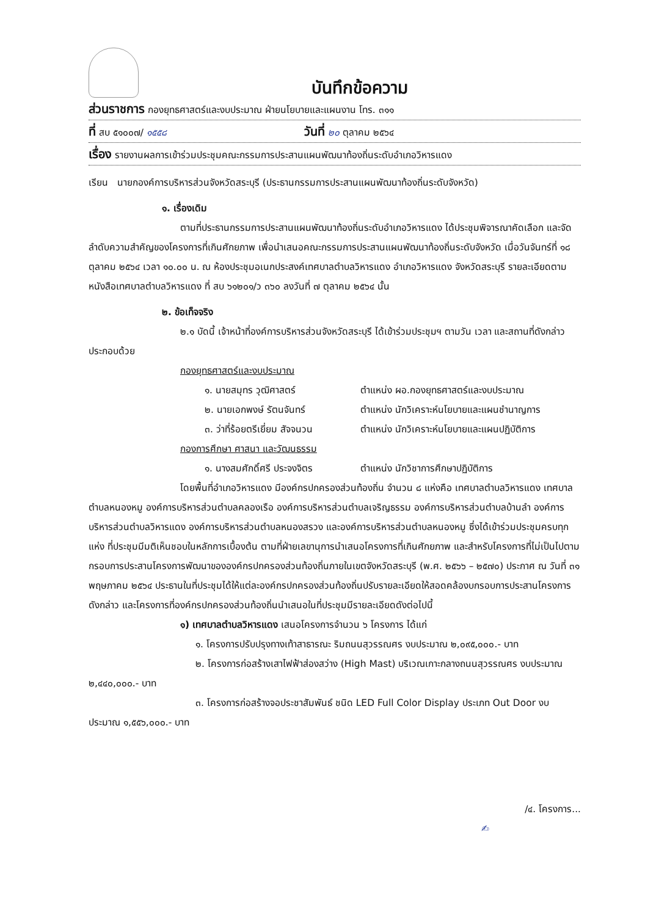บันทึกข้อความ
ส่วนราชการ กองยุทธศาสตร์และงบประมาณ ฝ่ายนโยบายและแผนงาน โทร. ๓๑๑
ที่ สบ ๕๑๐๐๗/ ๑๕๕๘ วันที่ ๒๐ ตุลาคม ๒๕๖๔
เรื่อง รายงานผลการเข้าร่วมประชุมคณะกรรมการประสานแผนพัฒนาท้องถิ่นระดับอำเภอวิหารแดง
เรียน นายกองค์การบริหารส่วนจังหวัดสระบุรี (ประธานกรรมการประสานแผนพัฒนาท้องถิ่นระดับจังหวัด)
๑. เรื่องเดิม
ตามที่ประธานกรรมการประสานแผนพัฒนาท้องถิ่นระดับอำเภอวิหารแดง ได้ประชุมพิจารณาคัดเลือก และจัดลำดับความสำคัญของโครงการที่เกินศักยภาพ เพื่อนำเสนอคณะกรรมการประสานแผนพัฒนาท้องถิ่นระดับจังหวัด เมื่อวันจันทร์ที่ ๑๘ ตุลาคม ๒๕๖๔ เวลา ๑๐.๐๐ น. ณ ห้องประชุมอเนกประสงค์เทศบาลตำบลวิหารแดง อำเภอวิหารแดง จังหวัดสระบุรี รายละเอียดตามหนังสือเทศบาลตำบลวิหารแดง ที่ สบ ๖๑๒๐๑/ว ๓๖๐ ลงวันที่ ๗ ตุลาคม ๒๕๖๔ นั้น
๒. ข้อเท็จจริง
๒.๑ บัดนี้ เจ้าหน้าที่องค์การบริหารส่วนจังหวัดสระบุรี ได้เข้าร่วมประชุมฯ ตามวัน เวลา และสถานที่ดังกล่าว ประกอบด้วย
กองยุทธศาสตร์และงบประมาณ
๑. นายสมุทร วุฒิศาสตร์ ตำแหน่ง ผอ.กองยุทธศาสตร์และงบประมาณ
๒. นายเอกพงษ์ รัตนจันทร์ ตำแหน่ง นักวิเคราะห์นโยบายและแผนชำนาญการ
๓. ว่าที่ร้อยตรีเยี่ยม สัจจนวน ตำแหน่ง นักวิเคราะห์นโยบายและแผนปฏิบัติการ
กองการศึกษา ศาสนา และวัฒนธรรม
๑. นางสมศักดิ์ศรี ประจงจิตร ตำแหน่ง นักวิชาการศึกษาปฏิบัติการ
โดยพื้นที่อำเภอวิหารแดง มีองค์กรปกครองส่วนท้องถิ่น จำนวน ๘ แห่งคือ เทศบาลตำบลวิหารแดง เทศบาลตำบลหนองหมู องค์การบริหารส่วนตำบลคลองเรือ องค์การบริหารส่วนตำบลเจริญธรรม องค์การบริหารส่วนตำบลบ้านลำ องค์การบริหารส่วนตำบลวิหารแดง องค์การบริหารส่วนตำบลหนองสรวง และองค์การบริหารส่วนตำบลหนองหมู ซึ่งได้เข้าร่วมประชุมครบทุกแห่ง ที่ประชุมมีมติเห็นชอบในหลักการเบื้องต้น ตามที่ฝ่ายเลขานุการนำเสนอโครงการที่เกินศักยภาพ และสำหรับโครงการที่ไม่เป็นไปตามกรอบการประสานโครงการพัฒนาขององค์กรปกครองส่วนท้องถิ่นภายในเขตจังหวัดสระบุรี (พ.ศ. ๒๕๖๖ – ๒๕๗๐) ประกาศ ณ วันที่ ๓๑ พฤษภาคม ๒๕๖๔ ประธานในที่ประชุมได้ให้แต่ละองค์กรปกครองส่วนท้องถิ่นปรับรายละเอียดให้สอดคล้องบกรอบการประสานโครงการดังกล่าว และโครงการที่องค์กรปกครองส่วนท้องถิ่นนำเสนอในที่ประชุมมีรายละเอียดดังต่อไปนี้
๑) เทศบาลตำบลวิหารแดง เสนอโครงการจำนวน ๖ โครงการ ได้แก่
๑. โครงการปรับปรุงทางเท้าสาธารณะ ริมถนนสุวรรณศร งบประมาณ ๒,๐๙๕,๐๐๐.- บาท
๒. โครงการก่อสร้างเสาไฟฟ้าส่องสว่าง (High Mast) บริเวณเกาะกลางถนนสุวรรณศร งบประมาณ ๒,๔๔๐,๐๐๐.- บาท
๓. โครงการก่อสร้างจอประชาสัมพันธ์ ชนิด LED Full Color Display ประเภท Out Door งบประมาณ ๑,๕๕๖,๐๐๐.- บาท
/๔. โครงการ...
✍